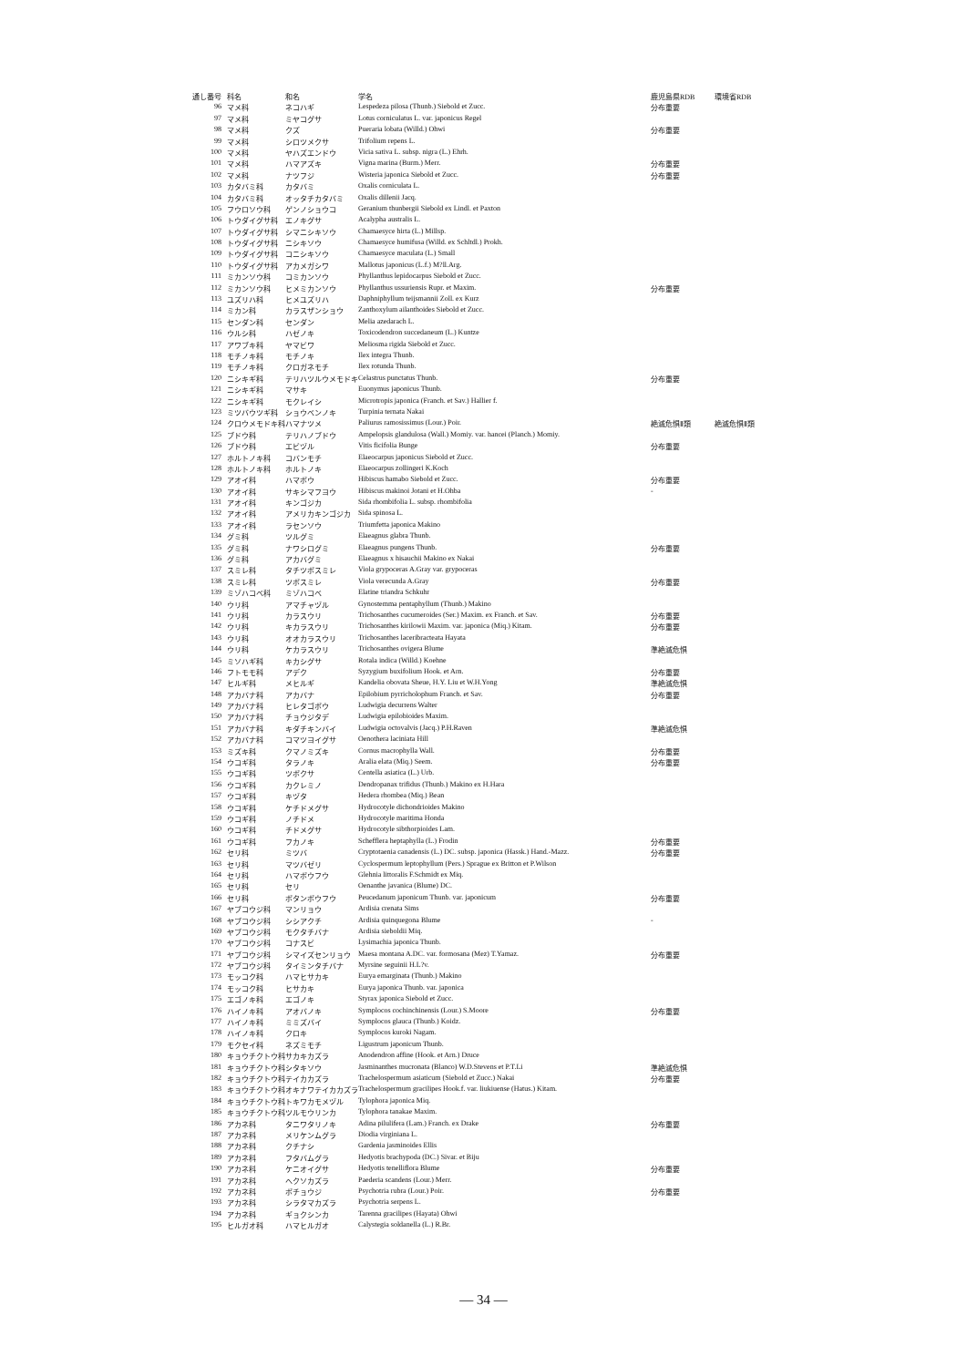| 通し番号 | 科名 | 和名 | 学名 | 鹿児島県RDB | 環境省RDB |
| --- | --- | --- | --- | --- | --- |
| 96 | マメ科 | ネコハギ | Lespedeza pilosa (Thunb.) Siebold et Zucc. | 分布重要 | |
| 97 | マメ科 | ミヤコグサ | Lotus corniculatus L. var. japonicus Regel | | |
| 98 | マメ科 | クズ | Pueraria lobata (Willd.) Ohwi | 分布重要 | |
| 99 | マメ科 | シロツメクサ | Trifolium repens L. | | |
| 100 | マメ科 | ヤハズエンドウ | Vicia sativa L. subsp. nigra (L.) Ehrh. | | |
| 101 | マメ科 | ハマアズキ | Vigna marina (Burm.) Merr. | 分布重要 | |
| 102 | マメ科 | ナツフジ | Wisteria japonica Siebold et Zucc. | 分布重要 | |
| 103 | カタバミ科 | カタバミ | Oxalis corniculata L. | | |
| 104 | カタバミ科 | オッタチカタバミ | Oxalis dillenii Jacq. | | |
| 105 | フウロソウ科 | ゲンノショウコ | Geranium thunbergii Siebold ex Lindl. et Paxton | | |
| 106 | トウダイグサ科 | エノキグサ | Acalypha australis L. | | |
| 107 | トウダイグサ科 | シマニシキソウ | Chamaesyce hirta (L.) Millsp. | | |
| 108 | トウダイグサ科 | ニシキソウ | Chamaesyce humifusa (Willd. ex Schltdl.) Prokh. | | |
| 109 | トウダイグサ科 | コニシキソウ | Chamaesyce maculata (L.) Small | | |
| 110 | トウダイグサ科 | アカメガシワ | Mallotus japonicus (L.f.) M?ll.Arg. | | |
| 111 | ミカンソウ科 | コミカンソウ | Phyllanthus lepidocarpus Siebold et Zucc. | | |
| 112 | ミカンソウ科 | ヒメミカンソウ | Phyllanthus ussuriensis Rupr. et Maxim. | 分布重要 | |
| 113 | ユズリハ科 | ヒメユズリハ | Daphniphyllum teijsmannii Zoll. ex Kurz | | |
| 114 | ミカン科 | カラスザンショウ | Zanthoxylum ailanthoides Siebold et Zucc. | | |
| 115 | センダン科 | センダン | Melia azedarach L. | | |
| 116 | ウルシ科 | ハゼノキ | Toxicodendron succedaneum (L.) Kuntze | | |
| 117 | アワブキ科 | ヤマビワ | Meliosma rigida Siebold et Zucc. | | |
| 118 | モチノキ科 | モチノキ | Ilex integra Thunb. | | |
| 119 | モチノキ科 | クロガネモチ | Ilex rotunda Thunb. | | |
| 120 | ニシキギ科 | テリハツルウメモドキ | Celastrus punctatus Thunb. | 分布重要 | |
| 121 | ニシキギ科 | マサキ | Euonymus japonicus Thunb. | | |
| 122 | ニシキギ科 | モクレイシ | Microtropis japonica (Franch. et Sav.) Hallier f. | | |
| 123 | ミツバウツギ科 | ショウベンノキ | Turpinia ternata Nakai | | |
| 124 | クロウメモドキ科 | ハマナツメ | Paliurus ramosissimus (Lour.) Poir. | 絶滅危惧Ⅱ類 | 絶滅危惧Ⅱ類 |
| 125 | ブドウ科 | テリハノブドウ | Ampelopsis glandulosa (Wall.) Momiy. var. hancei (Planch.) Momiy. | | |
| 126 | ブドウ科 | エビヅル | Vitis ficifolia Bunge | 分布重要 | |
| 127 | ホルトノキ科 | コバンモチ | Elaeocarpus japonicus Siebold et Zucc. | | |
| 128 | ホルトノキ科 | ホルトノキ | Elaeocarpus zollingeri K.Koch | | |
| 129 | アオイ科 | ハマボウ | Hibiscus hamabo Siebold et Zucc. | 分布重要 | |
| 130 | アオイ科 | サキシマフヨウ | Hibiscus makinoi Jotani et H.Ohba | - | |
| 131 | アオイ科 | キンゴジカ | Sida rhombifolia L. subsp. rhombifolia | | |
| 132 | アオイ科 | アメリカキンゴジカ | Sida spinosa L. | | |
| 133 | アオイ科 | ラセンソウ | Triumfetta japonica Makino | | |
| 134 | グミ科 | ツルグミ | Elaeagnus glabra Thunb. | | |
| 135 | グミ科 | ナワシログミ | Elaeagnus pungens Thunb. | 分布重要 | |
| 136 | グミ科 | アカバグミ | Elaeagnus x hisauchii Makino ex Nakai | | |
| 137 | スミレ科 | タチツボスミレ | Viola grypoceras A.Gray var. grypoceras | | |
| 138 | スミレ科 | ツボスミレ | Viola verecunda A.Gray | 分布重要 | |
| 139 | ミゾハコベ科 | ミゾハコベ | Elatine triandra Schkuhr | | |
| 140 | ウリ科 | アマチャヅル | Gynostemma pentaphyllum (Thunb.) Makino | | |
| 141 | ウリ科 | カラスウリ | Trichosanthes cucumeroides (Ser.) Maxim. ex Franch. et Sav. | 分布重要 | |
| 142 | ウリ科 | キカラスウリ | Trichosanthes kirilowii Maxim. var. japonica (Miq.) Kitam. | 分布重要 | |
| 143 | ウリ科 | オオカラスウリ | Trichosanthes laceribracteata Hayata | | |
| 144 | ウリ科 | ケカラスウリ | Trichosanthes ovigera Blume | 準絶滅危惧 | |
| 145 | ミソハギ科 | キカシグサ | Rotala indica (Willd.) Koehne | | |
| 146 | フトモモ科 | アデク | Syzygium buxifolium Hook. et Arn. | 分布重要 | |
| 147 | ヒルギ科 | メヒルギ | Kandelia obovata Sheue, H.Y. Liu et W.H.Yong | 準絶滅危惧 | |
| 148 | アカバナ科 | アカバナ | Epilobium pyrricholophum Franch. et Sav. | 分布重要 | |
| 149 | アカバナ科 | ヒレタゴボウ | Ludwigia decurrens Walter | | |
| 150 | アカバナ科 | チョウジタデ | Ludwigia epilobioides Maxim. | | |
| 151 | アカバナ科 | キダチキンバイ | Ludwigia octovalvis (Jacq.) P.H.Raven | 準絶滅危惧 | |
| 152 | アカバナ科 | コマツヨイグサ | Oenothera laciniata Hill | | |
| 153 | ミズキ科 | クマノミズキ | Cornus macrophylla Wall. | 分布重要 | |
| 154 | ウコギ科 | タラノキ | Aralia elata (Miq.) Seem. | 分布重要 | |
| 155 | ウコギ科 | ツボクサ | Centella asiatica (L.) Urb. | | |
| 156 | ウコギ科 | カクレミノ | Dendropanax trifidus (Thunb.) Makino ex H.Hara | | |
| 157 | ウコギ科 | キヅタ | Hedera rhombea (Miq.) Bean | | |
| 158 | ウコギ科 | ケチドメグサ | Hydrocotyle dichondrioides Makino | | |
| 159 | ウコギ科 | ノチドメ | Hydrocotyle maritima Honda | | |
| 160 | ウコギ科 | チドメグサ | Hydrocotyle sibthorpioides Lam. | | |
| 161 | ウコギ科 | フカノキ | Schefflera heptaphylla (L.) Frodin | 分布重要 | |
| 162 | セリ科 | ミツバ | Cryptotaenia canadensis (L.) DC. subsp. japonica (Hassk.) Hand.-Mazz. | 分布重要 | |
| 163 | セリ科 | マツバゼリ | Cyclospermum leptophyllum (Pers.) Sprague ex Britton et P.Wilson | | |
| 164 | セリ科 | ハマボウフウ | Glehnia littoralis F.Schmidt ex Miq. | | |
| 165 | セリ科 | セリ | Oenanthe javanica (Blume) DC. | | |
| 166 | セリ科 | ボタンボウフウ | Peucedanum japonicum Thunb. var. japonicum | 分布重要 | |
| 167 | ヤブコウジ科 | マンリョウ | Ardisia crenata Sims | | |
| 168 | ヤブコウジ科 | シシアクチ | Ardisia quinquegona Blume | - | |
| 169 | ヤブコウジ科 | モクタチバナ | Ardisia sieboldii Miq. | | |
| 170 | ヤブコウジ科 | コナスビ | Lysimachia japonica Thunb. | | |
| 171 | ヤブコウジ科 | シマイズセンリョウ | Maesa montana A.DC. var. formosana (Mez) T.Yamaz. | 分布重要 | |
| 172 | ヤブコウジ科 | タイミンタチバナ | Myrsine seguinii H.L?v. | | |
| 173 | モッコク科 | ハマヒサカキ | Eurya emarginata (Thunb.) Makino | | |
| 174 | モッコク科 | ヒサカキ | Eurya japonica Thunb. var. japonica | | |
| 175 | エゴノキ科 | エゴノキ | Styrax japonica Siebold et Zucc. | | |
| 176 | ハイノキ科 | アオバノキ | Symplocos cochinchinensis (Lour.) S.Moore | 分布重要 | |
| 177 | ハイノキ科 | ミミズバイ | Symplocos glauca (Thunb.) Koidz. | | |
| 178 | ハイノキ科 | クロキ | Symplocos kuroki Nagam. | | |
| 179 | モクセイ科 | ネズミモチ | Ligustrum japonicum Thunb. | | |
| 180 | キョウチクトウ科 | サカキカズラ | Anodendron affine (Hook. et Arn.) Druce | | |
| 181 | キョウチクトウ科 | シタキソウ | Jasminanthes mucronata (Blanco) W.D.Stevens et P.T.Li | 準絶滅危惧 | |
| 182 | キョウチクトウ科 | テイカカズラ | Trachelospermum asiaticum (Siebold et Zucc.) Nakai | 分布重要 | |
| 183 | キョウチクトウ科 | オキナワテイカカズラ | Trachelospermum gracilipes Hook.f. var. liukiuense (Hatus.) Kitam. | | |
| 184 | キョウチクトウ科 | トキワカモメヅル | Tylophora japonica Miq. | | |
| 185 | キョウチクトウ科 | ツルモウリンカ | Tylophora tanakae Maxim. | | |
| 186 | アカネ科 | タニワタリノキ | Adina pilulifera (Lam.) Franch. ex Drake | 分布重要 | |
| 187 | アカネ科 | メリケンムグラ | Diodia virginiana L. | | |
| 188 | アカネ科 | クチナシ | Gardenia jasminoides Ellis | | |
| 189 | アカネ科 | フタバムグラ | Hedyotis brachypoda (DC.) Sivar. et Biju | | |
| 190 | アカネ科 | ケニオイグサ | Hedyotis tenelliflora Blume | 分布重要 | |
| 191 | アカネ科 | ヘクソカズラ | Paederia scandens (Lour.) Merr. | | |
| 192 | アカネ科 | ボチョウジ | Psychotria rubra (Lour.) Poir. | 分布重要 | |
| 193 | アカネ科 | シラタマカズラ | Psychotria serpens L. | | |
| 194 | アカネ科 | ギョクシンカ | Tarenna gracilipes (Hayata) Ohwi | | |
| 195 | ヒルガオ科 | ハマヒルガオ | Calystegia soldanella (L.) R.Br. | | |
— 34 —